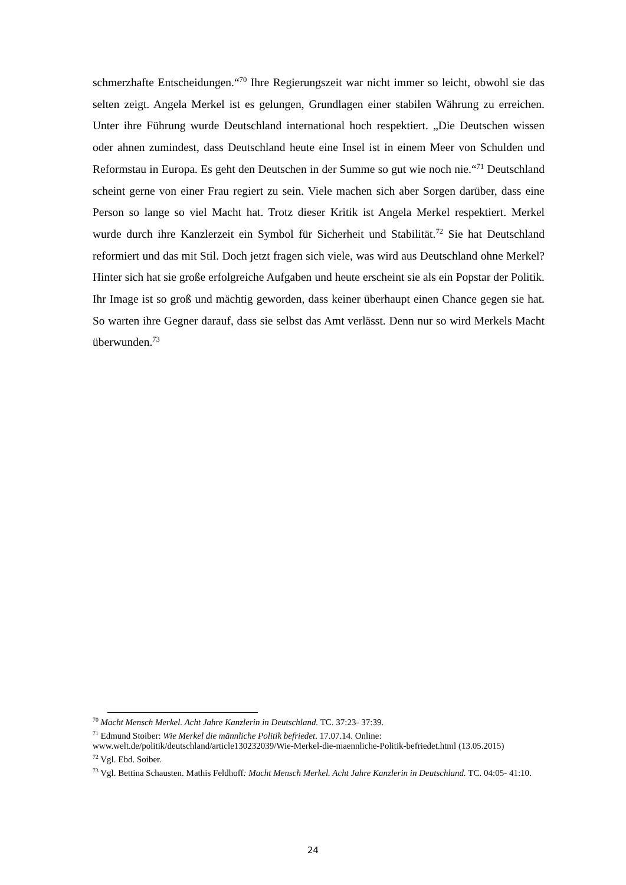schmerzhafte Entscheidungen.“<sup>70</sup> Ihre Regierungszeit war nicht immer so leicht, obwohl sie das selten zeigt. Angela Merkel ist es gelungen, Grundlagen einer stabilen Währung zu erreichen. Unter ihre Führung wurde Deutschland international hoch respektiert. „Die Deutschen wissen oder ahnen zumindest, dass Deutschland heute eine Insel ist in einem Meer von Schulden und Reformstau in Europa. Es geht den Deutschen in der Summe so gut wie noch nie.“<sup>71</sup> Deutschland scheint gerne von einer Frau regiert zu sein. Viele machen sich aber Sorgen darüber, dass eine Person so lange so viel Macht hat. Trotz dieser Kritik ist Angela Merkel respektiert. Merkel wurde durch ihre Kanzlerzeit ein Symbol für Sicherheit und Stabilität.<sup>72</sup> Sie hat Deutschland reformiert und das mit Stil. Doch jetzt fragen sich viele, was wird aus Deutschland ohne Merkel? Hinter sich hat sie große erfolgreiche Aufgaben und heute erscheint sie als ein Popstar der Politik. Ihr Image ist so groß und mächtig geworden, dass keiner überhaupt einen Chance gegen sie hat. So warten ihre Gegner darauf, dass sie selbst das Amt verlässt. Denn nur so wird Merkels Macht überwunden.<sup>73</sup>
<sup>70</sup> Macht Mensch Merkel. Acht Jahre Kanzlerin in Deutschland. TC. 37:23- 37:39.
<sup>71</sup> Edmund Stoiber: Wie Merkel die männliche Politik befriedet. 17.07.14. Online: www.welt.de/politik/deutschland/article130232039/Wie-Merkel-die-maennliche-Politik-befriedet.html (13.05.2015)
<sup>72</sup> Vgl. Ebd. Soiber.
<sup>73</sup> Vgl. Bettina Schausten. Mathis Feldhoff: Macht Mensch Merkel. Acht Jahre Kanzlerin in Deutschland. TC. 04:05- 41:10.
24